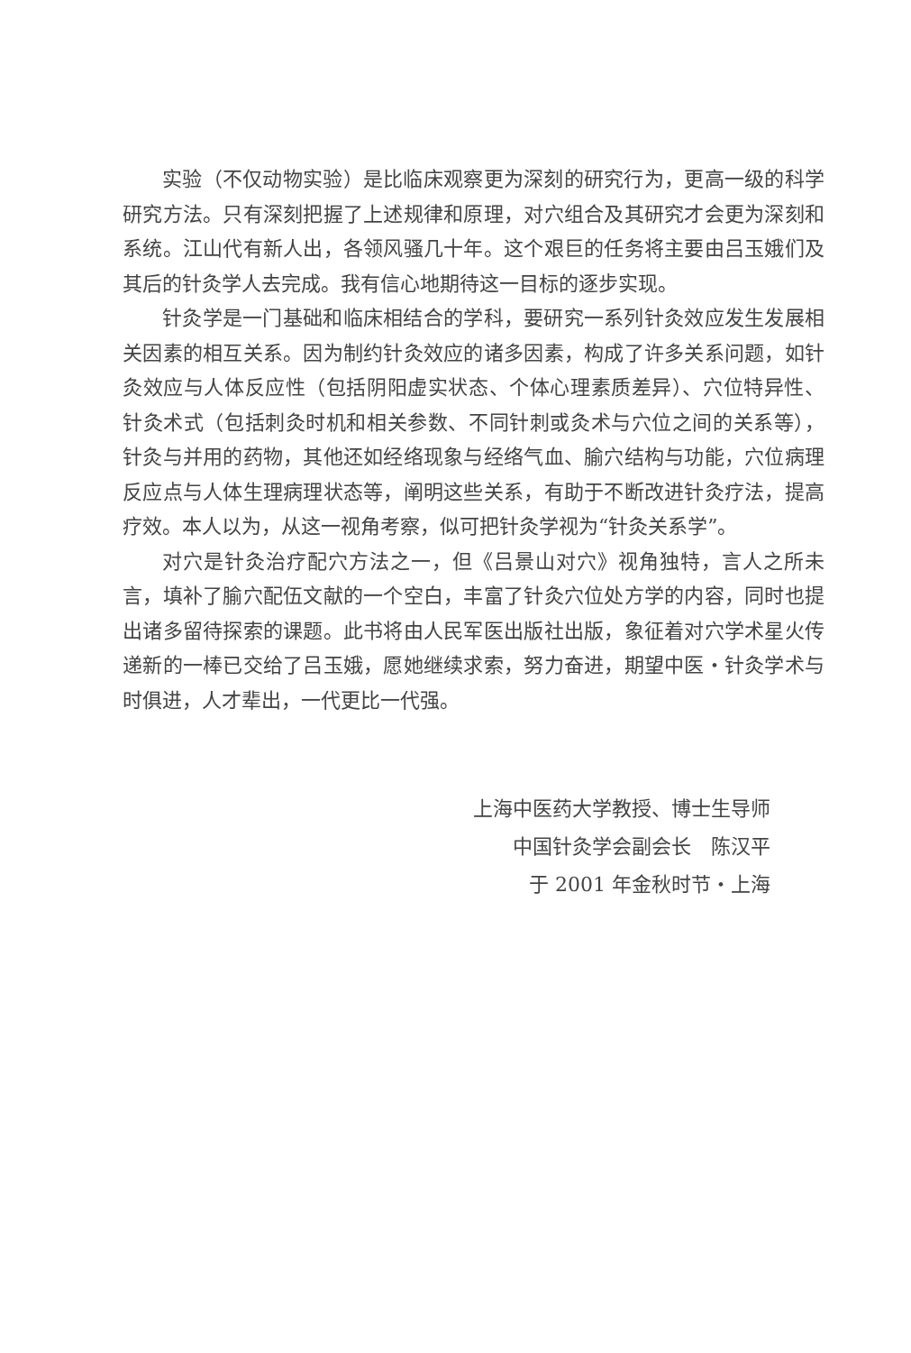实验（不仅动物实验）是比临床观察更为深刻的研究行为，更高一级的科学研究方法。只有深刻把握了上述规律和原理，对穴组合及其研究才会更为深刻和系统。江山代有新人出，各领风骚几十年。这个艰巨的任务将主要由吕玉娥们及其后的针灸学人去完成。我有信心地期待这一目标的逐步实现。
针灸学是一门基础和临床相结合的学科，要研究一系列针灸效应发生发展相关因素的相互关系。因为制约针灸效应的诸多因素，构成了许多关系问题，如针灸效应与人体反应性（包括阴阳虚实状态、个体心理素质差异）、穴位特异性、针灸术式（包括刺灸时机和相关参数、不同针刺或灸术与穴位之间的关系等），针灸与并用的药物，其他还如经络现象与经络气血、腧穴结构与功能，穴位病理反应点与人体生理病理状态等，阐明这些关系，有助于不断改进针灸疗法，提高疗效。本人以为，从这一视角考察，似可把针灸学视为“针灸关系学”。
对穴是针灸治疗配穴方法之一，但《吕景山对穴》视角独特，言人之所未言，填补了腧穴配伍文献的一个空白，丰富了针灸穴位处方学的内容，同时也提出诸多留待探索的课题。此书将由人民军医出版社出版，象征着对穴学术星火传递新的一棒已交给了吕玉娥，愿她继续求索，努力奋进，期望中医・针灸学术与时俱进，人才辈出，一代更比一代强。
上海中医药大学教授、博士生导师
中国针灸学会副会长　陈汉平
于 2001 年金秋时节・上海